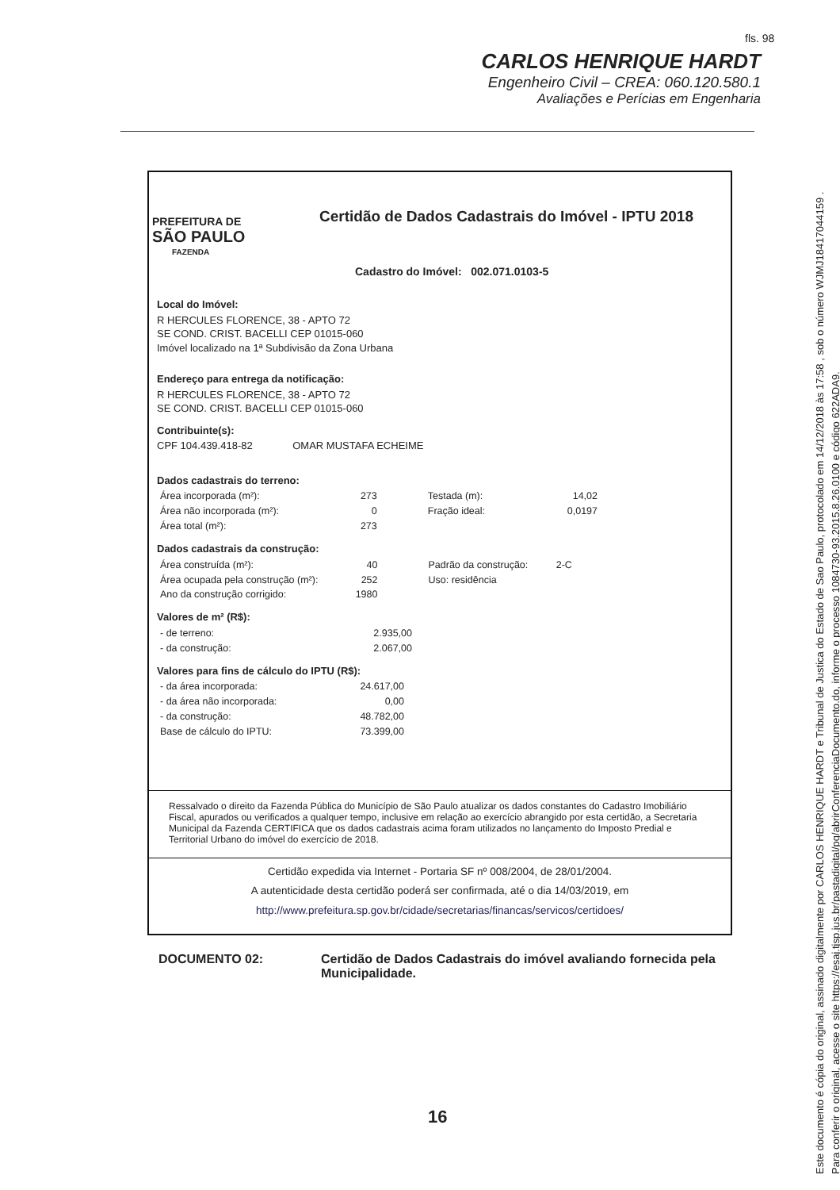fls. 98
CARLOS HENRIQUE HARDT
Engenheiro Civil – CREA: 060.120.580.1
Avaliações e Perícias em Engenharia
PREFEITURA DE
SÃO PAULO
FAZENDA
Certidão de Dados Cadastrais do Imóvel - IPTU 2018
Cadastro do Imóvel: 002.071.0103-5
Local do Imóvel:
R HERCULES FLORENCE, 38 - APTO 72
SE COND. CRIST. BACELLI CEP 01015-060
Imóvel localizado na 1ª Subdivisão da Zona Urbana
Endereço para entrega da notificação:
R HERCULES FLORENCE, 38 - APTO 72
SE COND. CRIST. BACELLI CEP 01015-060
Contribuinte(s):
CPF 104.439.418-82 OMAR MUSTAFA ECHEIME
Dados cadastrais do terreno:
| Área incorporada (m²): | 273 | Testada (m): | 14,02 |
| Área não incorporada (m²): | 0 | Fração ideal: | 0,0197 |
| Área total (m²): | 273 | | |
Dados cadastrais da construção:
| Área construída (m²): | 40 | Padrão da construção: | 2-C |
| Área ocupada pela construção (m²): | 252 | Uso: residência | |
| Ano da construção corrigido: | 1980 | | |
Valores de m² (R$):
| - de terreno: | 2.935,00 |
| - da construção: | 2.067,00 |
Valores para fins de cálculo do IPTU (R$):
| - da área incorporada: | 24.617,00 |
| - da área não incorporada: | 0,00 |
| - da construção: | 48.782,00 |
| Base de cálculo do IPTU: | 73.399,00 |
Ressalvado o direito da Fazenda Pública do Município de São Paulo atualizar os dados constantes do Cadastro Imobiliário Fiscal, apurados ou verificados a qualquer tempo, inclusive em relação ao exercício abrangido por esta certidão, a Secretaria Municipal da Fazenda CERTIFICA que os dados cadastrais acima foram utilizados no lançamento do Imposto Predial e Territorial Urbano do imóvel do exercício de 2018.
Certidão expedida via Internet - Portaria SF nº 008/2004, de 28/01/2004.
A autenticidade desta certidão poderá ser confirmada, até o dia 14/03/2019, em
http://www.prefeitura.sp.gov.br/cidade/secretarias/financas/servicos/certidoes/
DOCUMENTO 02: Certidão de Dados Cadastrais do imóvel avaliando fornecida pela Municipalidade.
16
Este documento é cópia do original, assinado digitalmente por CARLOS HENRIQUE HARDT e Tribunal de Justica do Estado de Sao Paulo, protocolado em 14/12/2018 às 17:58 , sob o número WJMJ18417044159 .
Para conferir o original, acesse o site https://esaj.tjsp.jus.br/pastadigital/pg/abrirConferenciaDocumento.do, informe o processo 1084730-93.2015.8.26.0100 e código 622ADA9.